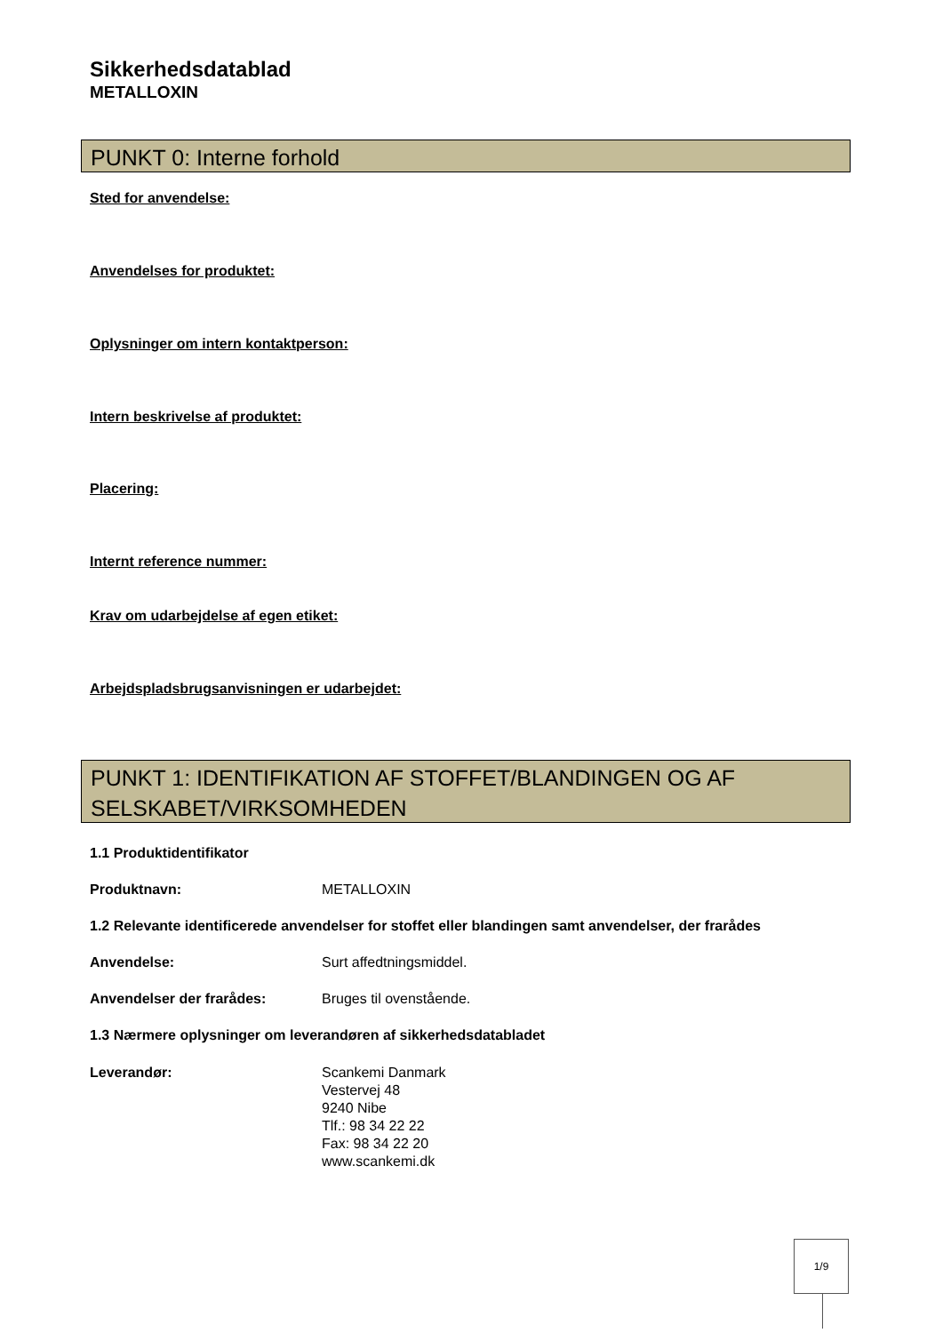Sikkerhedsdatablad
METALLOXIN
PUNKT 0: Interne forhold
Sted for anvendelse:
Anvendelses for produktet:
Oplysninger om intern kontaktperson:
Intern beskrivelse af produktet:
Placering:
Internt reference nummer:
Krav om udarbejdelse af egen etiket:
Arbejdspladsbrugsanvisningen er udarbejdet:
PUNKT 1: IDENTIFIKATION AF STOFFET/BLANDINGEN OG AF SELSKABET/VIRKSOMHEDEN
1.1 Produktidentifikator
Produktnavn: METALLOXIN
1.2 Relevante identificerede anvendelser for stoffet eller blandingen samt anvendelser, der frarådes
Anvendelse: Surt affedtningsmiddel.
Anvendelser der frarådes: Bruges til ovenstående.
1.3 Nærmere oplysninger om leverandøren af sikkerhedsdatabladet
Leverandør: Scankemi Danmark
Vestervej 48
9240 Nibe
Tlf.: 98 34 22 22
Fax: 98 34 22 20
www.scankemi.dk
1/9